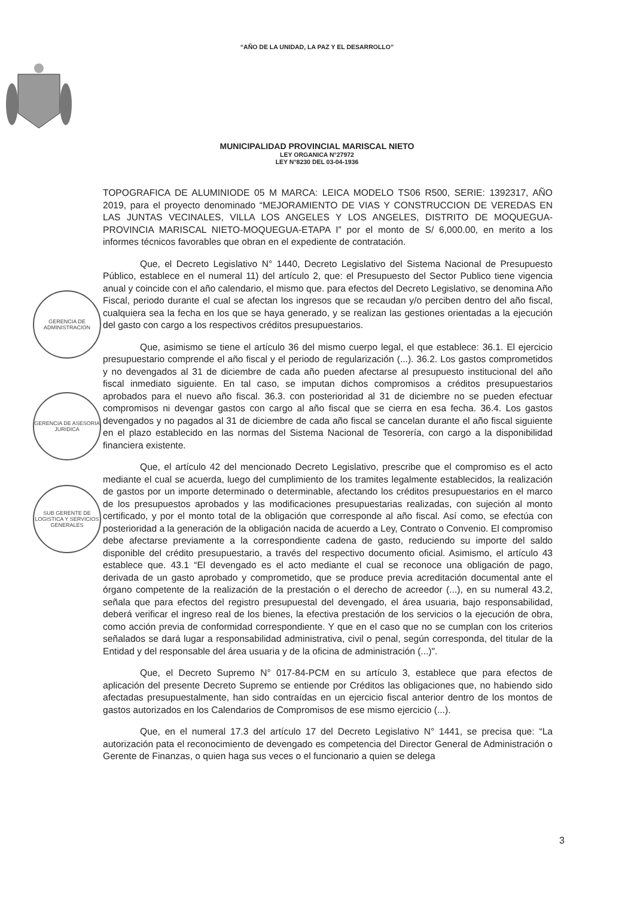“AÑO DE LA UNIDAD, LA PAZ Y EL DESARROLLO”
MUNICIPALIDAD PROVINCIAL MARISCAL NIETO
LEY ORGANICA N°27972
LEY N°8230 DEL 03-04-1936
GERENCIA DE ADMINISTRACION
GERENCIA DE ASESORIA JURIDICA
SUB GERENTE DE LOGISTICA Y SERVICIOS GENERALES
TOPOGRAFICA DE ALUMINIODE 05 M MARCA: LEICA MODELO TS06 R500, SERIE: 1392317, AÑO 2019, para el proyecto denominado “MEJORAMIENTO DE VIAS Y CONSTRUCCION DE VEREDAS EN LAS JUNTAS VECINALES, VILLA LOS ANGELES Y LOS ANGELES, DISTRITO DE MOQUEGUA-PROVINCIA MARISCAL NIETO-MOQUEGUA-ETAPA I” por el monto de S/ 6,000.00, en merito a los informes técnicos favorables que obran en el expediente de contratación.
Que, el Decreto Legislativo N° 1440, Decreto Legislativo del Sistema Nacional de Presupuesto Público, establece en el numeral 11) del artículo 2, que: el Presupuesto del Sector Publico tiene vigencia anual y coincide con el año calendario, el mismo que. para efectos del Decreto Legislativo, se denomina Año Fiscal, periodo durante el cual se afectan los ingresos que se recaudan y/o perciben dentro del año fiscal, cualquiera sea la fecha en los que se haya generado, y se realizan las gestiones orientadas a la ejecución del gasto con cargo a los respectivos créditos presupuestarios.
Que, asimismo se tiene el artículo 36 del mismo cuerpo legal, el que establece: 36.1. El ejercicio presupuestario comprende el año fiscal y el periodo de regularización (...). 36.2. Los gastos comprometidos y no devengados al 31 de diciembre de cada año pueden afectarse al presupuesto institucional del año fiscal inmediato siguiente. En tal caso, se imputan dichos compromisos a créditos presupuestarios aprobados para el nuevo año fiscal. 36.3. con posterioridad al 31 de diciembre no se pueden efectuar compromisos ni devengar gastos con cargo al año fiscal que se cierra en esa fecha. 36.4. Los gastos devengados y no pagados al 31 de diciembre de cada año fiscal se cancelan durante el año fiscal siguiente en el plazo establecido en las normas del Sistema Nacional de Tesorería, con cargo a la disponibilidad financiera existente.
Que, el artículo 42 del mencionado Decreto Legislativo, prescribe que el compromiso es el acto mediante el cual se acuerda, luego del cumplimiento de los tramites legalmente establecidos, la realización de gastos por un importe determinado o determinable, afectando los créditos presupuestarios en el marco de los presupuestos aprobados y las modificaciones presupuestarias realizadas, con sujeción al monto certificado, y por el monto total de la obligación que corresponde al año fiscal. Así como, se efectúa con posterioridad a la generación de la obligación nacida de acuerdo a Ley, Contrato o Convenio. El compromiso debe afectarse previamente a la correspondiente cadena de gasto, reduciendo su importe del saldo disponible del crédito presupuestario, a través del respectivo documento oficial. Asimismo, el artículo 43 establece que. 43.1 “El devengado es el acto mediante el cual se reconoce una obligación de pago, derivada de un gasto aprobado y comprometido, que se produce previa acreditación documental ante el órgano competente de la realización de la prestación o el derecho de acreedor (...), en su numeral 43.2, señala que para efectos del registro presupuestal del devengado, el área usuaria, bajo responsabilidad, deberá verificar el ingreso real de los bienes, la efectiva prestación de los servicios o la ejecución de obra, como acción previa de conformidad correspondiente. Y que en el caso que no se cumplan con los criterios señalados se dará lugar a responsabilidad administrativa, civil o penal, según corresponda, del titular de la Entidad y del responsable del área usuaria y de la oficina de administración (...)".
Que, el Decreto Supremo N° 017-84-PCM en su artículo 3, establece que para efectos de aplicación del presente Decreto Supremo se entiende por Créditos las obligaciones que, no habiendo sido afectadas presupuestalmente, han sido contraídas en un ejercicio fiscal anterior dentro de los montos de gastos autorizados en los Calendarios de Compromisos de ese mismo ejercicio (...).
Que, en el numeral 17.3 del artículo 17 del Decreto Legislativo N° 1441, se precisa que: “La autorización pata el reconocimiento de devengado es competencia del Director General de Administración o Gerente de Finanzas, o quien haga sus veces o el funcionario a quien se delega
3